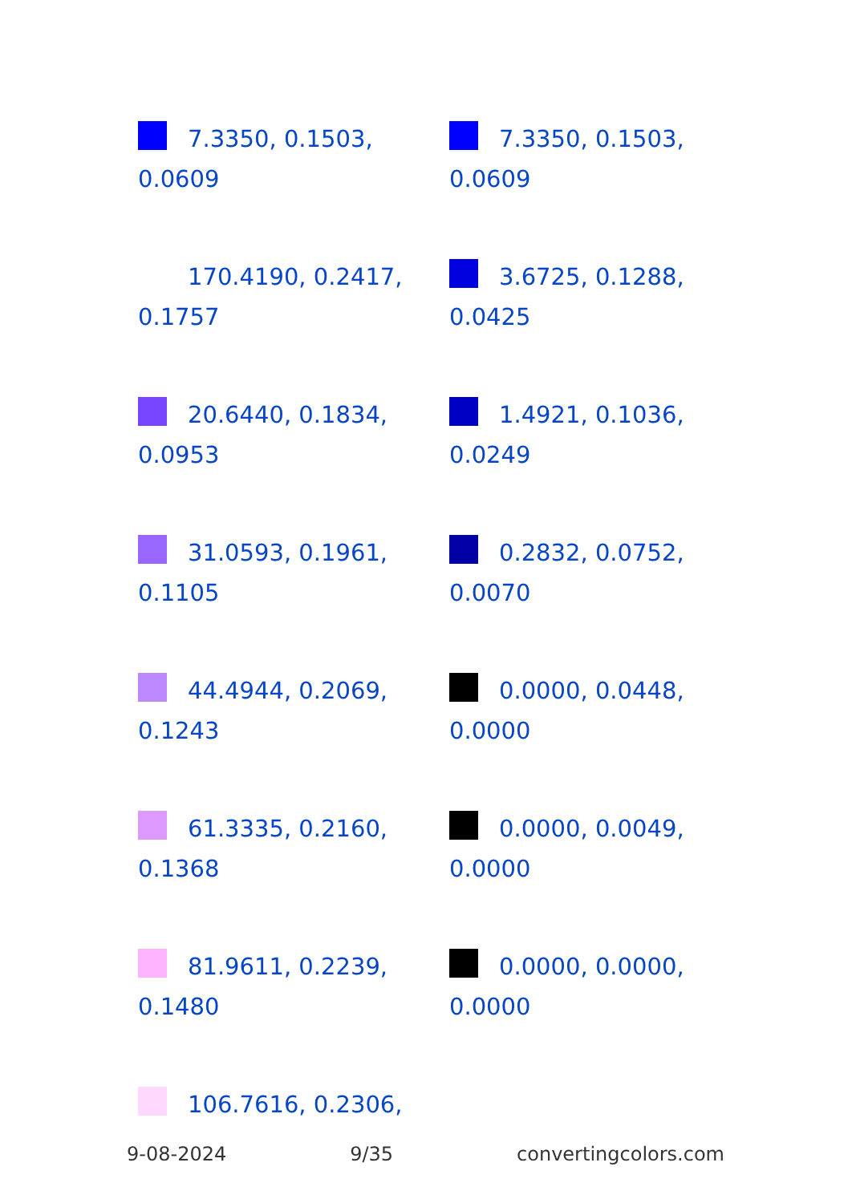7.3350, 0.1503, 0.0609
7.3350, 0.1503, 0.0609
170.4190, 0.2417, 0.1757
3.6725, 0.1288, 0.0425
20.6440, 0.1834, 0.0953
1.4921, 0.1036, 0.0249
31.0593, 0.1961, 0.1105
0.2832, 0.0752, 0.0070
44.4944, 0.2069, 0.1243
0.0000, 0.0448, 0.0000
61.3335, 0.2160, 0.1368
0.0000, 0.0049, 0.0000
81.9611, 0.2239, 0.1480
0.0000, 0.0000, 0.0000
106.7616, 0.2306,
9-08-2024 9/35 convertingcolors.com